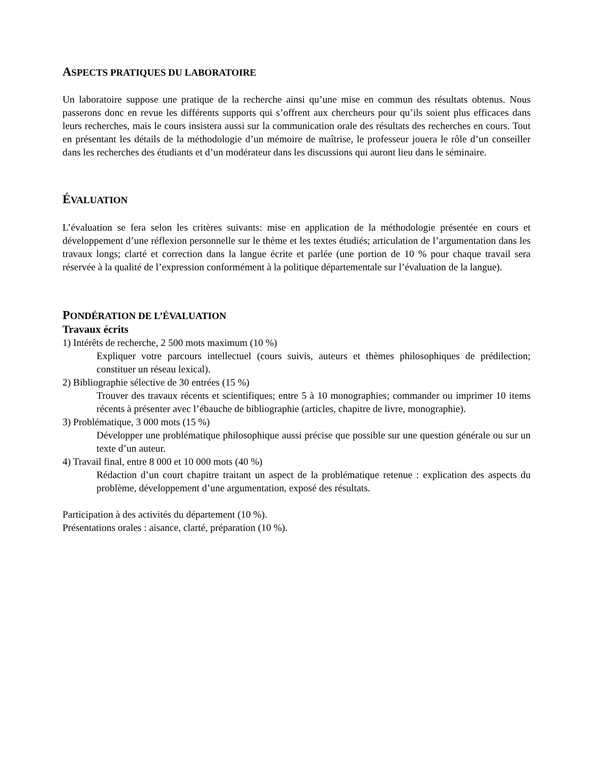ASPECTS PRATIQUES DU LABORATOIRE
Un laboratoire suppose une pratique de la recherche ainsi qu’une mise en commun des résultats obtenus. Nous passerons donc en revue les différents supports qui s’offrent aux chercheurs pour qu’ils soient plus efficaces dans leurs recherches, mais le cours insistera aussi sur la communication orale des résultats des recherches en cours. Tout en présentant les détails de la méthodologie d’un mémoire de maîtrise, le professeur jouera le rôle d’un conseiller dans les recherches des étudiants et d’un modérateur dans les discussions qui auront lieu dans le séminaire.
ÉVALUATION
L’évaluation se fera selon les critères suivants: mise en application de la méthodologie présentée en cours et développement d’une réflexion personnelle sur le thème et les textes étudiés; articulation de l’argumentation dans les travaux longs; clarté et correction dans la langue écrite et parlée (une portion de 10 % pour chaque travail sera réservée à la qualité de l’expression conformément à la politique départementale sur l’évaluation de la langue).
PONDÉRATION DE L’ÉVALUATION
Travaux écrits
1) Intérêts de recherche, 2 500 mots maximum (10 %)
Expliquer votre parcours intellectuel (cours suivis, auteurs et thèmes philosophiques de prédilection; constituer un réseau lexical).
2) Bibliographie sélective de 30 entrées (15 %)
Trouver des travaux récents et scientifiques; entre 5 à 10 monographies; commander ou imprimer 10 items récents à présenter avec l’ébauche de bibliographie (articles, chapitre de livre, monographie).
3) Problématique, 3 000 mots (15 %)
Développer une problématique philosophique aussi précise que possible sur une question générale ou sur un texte d’un auteur.
4) Travail final, entre 8 000 et 10 000 mots (40 %)
Rédaction d’un court chapitre traitant un aspect de la problématique retenue : explication des aspects du problème, développement d’une argumentation, exposé des résultats.
Participation à des activités du département (10 %).
Présentations orales : aisance, clarté, préparation (10 %).